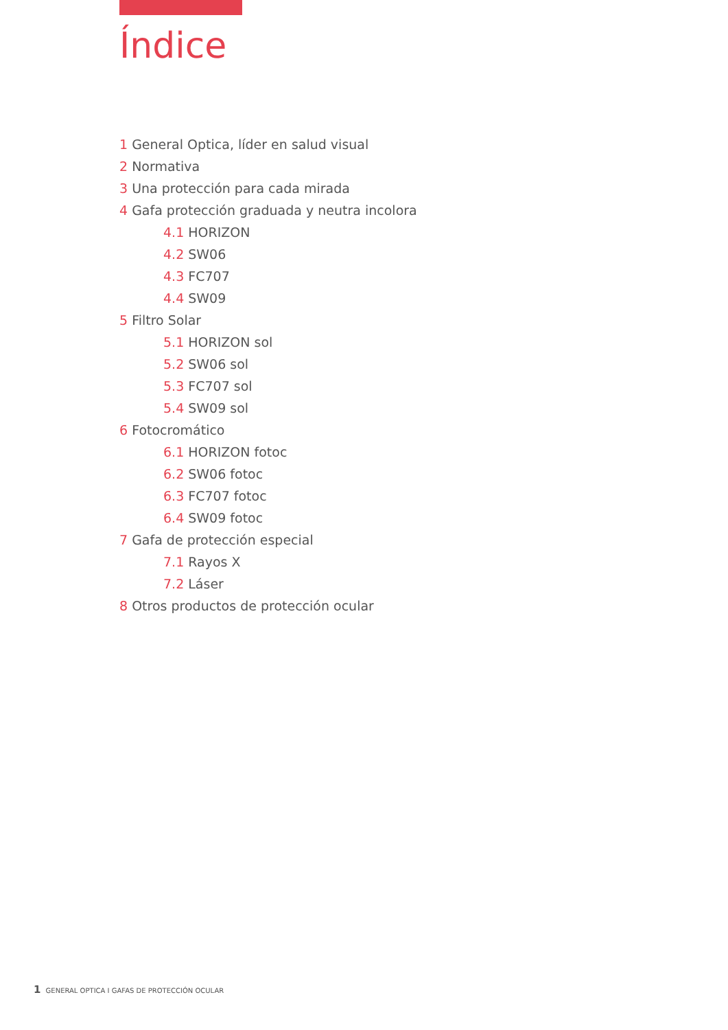Índice
1 General Optica, líder en salud visual
2 Normativa
3 Una protección para cada mirada
4 Gafa protección graduada y neutra incolora
4.1 HORIZON
4.2 SW06
4.3 FC707
4.4 SW09
5 Filtro Solar
5.1 HORIZON sol
5.2 SW06 sol
5.3 FC707 sol
5.4 SW09 sol
6 Fotocromático
6.1 HORIZON fotoc
6.2 SW06 fotoc
6.3 FC707 fotoc
6.4 SW09 fotoc
7 Gafa de protección especial
7.1 Rayos X
7.2 Láser
8 Otros productos de protección ocular
1 GENERAL OPTICA I GAFAS DE PROTECCIÓN OCULAR